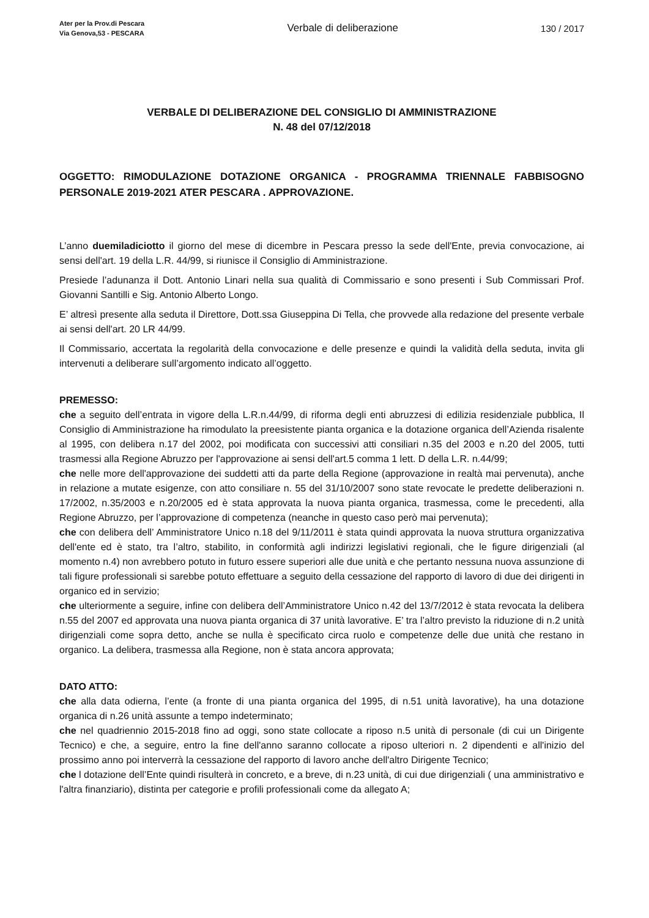Ater per la Prov.di Pescara
Via Genova,53 - PESCARA
Verbale di deliberazione 130 / 2017
VERBALE DI DELIBERAZIONE DEL CONSIGLIO DI AMMINISTRAZIONE
N. 48 del 07/12/2018
OGGETTO: RIMODULAZIONE DOTAZIONE ORGANICA - PROGRAMMA TRIENNALE FABBISOGNO PERSONALE 2019-2021 ATER PESCARA . APPROVAZIONE.
L’anno duemiladiciotto il giorno del mese di dicembre in Pescara presso la sede dell'Ente, previa convocazione, ai sensi dell'art. 19 della L.R. 44/99, si riunisce il Consiglio di Amministrazione.
Presiede l’adunanza il Dott. Antonio Linari nella sua qualità di Commissario e sono presenti i Sub Commissari Prof. Giovanni Santilli e Sig. Antonio Alberto Longo.
E’ altresì presente alla seduta il Direttore, Dott.ssa Giuseppina Di Tella, che provvede alla redazione del presente verbale ai sensi dell'art. 20 LR 44/99.
Il Commissario, accertata la regolarità della convocazione e delle presenze e quindi la validità della seduta, invita gli intervenuti a deliberare sull’argomento indicato all’oggetto.
PREMESSO:
che a seguito dell’entrata in vigore della L.R.n.44/99, di riforma degli enti abruzzesi di edilizia residenziale pubblica, Il Consiglio di Amministrazione ha rimodulato la preesistente pianta organica e la dotazione organica dell’Azienda risalente al 1995, con delibera n.17 del 2002, poi modificata con successivi atti consiliari n.35 del 2003 e n.20 del 2005, tutti trasmessi alla Regione Abruzzo per l'approvazione ai sensi dell'art.5 comma 1 lett. D della L.R. n.44/99;
che nelle more dell'approvazione dei suddetti atti da parte della Regione (approvazione in realtà mai pervenuta), anche in relazione a mutate esigenze, con atto consiliare n. 55 del 31/10/2007 sono state revocate le predette deliberazioni n. 17/2002, n.35/2003 e n.20/2005 ed è stata approvata la nuova pianta organica, trasmessa, come le precedenti, alla Regione Abruzzo, per l’approvazione di competenza (neanche in questo caso però mai pervenuta);
che con delibera dell’ Amministratore Unico n.18 del 9/11/2011 è stata quindi approvata la nuova struttura organizzativa dell'ente ed è stato, tra l’altro, stabilito, in conformità agli indirizzi legislativi regionali, che le figure dirigenziali (al momento n.4) non avrebbero potuto in futuro essere superiori alle due unità e che pertanto nessuna nuova assunzione di tali figure professionali si sarebbe potuto effettuare a seguito della cessazione del rapporto di lavoro di due dei dirigenti in organico ed in servizio;
che ulteriormente a seguire, infine con delibera dell’Amministratore Unico n.42 del 13/7/2012 è stata revocata la delibera n.55 del 2007 ed approvata una nuova pianta organica di 37 unità lavorative. E’ tra l’altro previsto la riduzione di n.2 unità dirigenziali come sopra detto, anche se nulla è specificato circa ruolo e competenze delle due unità che restano in organico. La delibera, trasmessa alla Regione, non è stata ancora approvata;
DATO ATTO:
che alla data odierna, l’ente (a fronte di una pianta organica del 1995, di n.51 unità lavorative), ha una dotazione organica di n.26 unità assunte a tempo indeterminato;
che nel quadriennio 2015-2018 fino ad oggi, sono state collocate a riposo n.5 unità di personale (di cui un Dirigente Tecnico) e che, a seguire, entro la fine dell'anno saranno collocate a riposo ulteriori n. 2 dipendenti e all'inizio del prossimo anno poi interverrà la cessazione del rapporto di lavoro anche dell'altro Dirigente Tecnico;
che l dotazione dell’Ente quindi risulterà in concreto, e a breve, di n.23 unità, di cui due dirigenziali ( una amministrativo e l'altra finanziario), distinta per categorie e profili professionali come da allegato A;